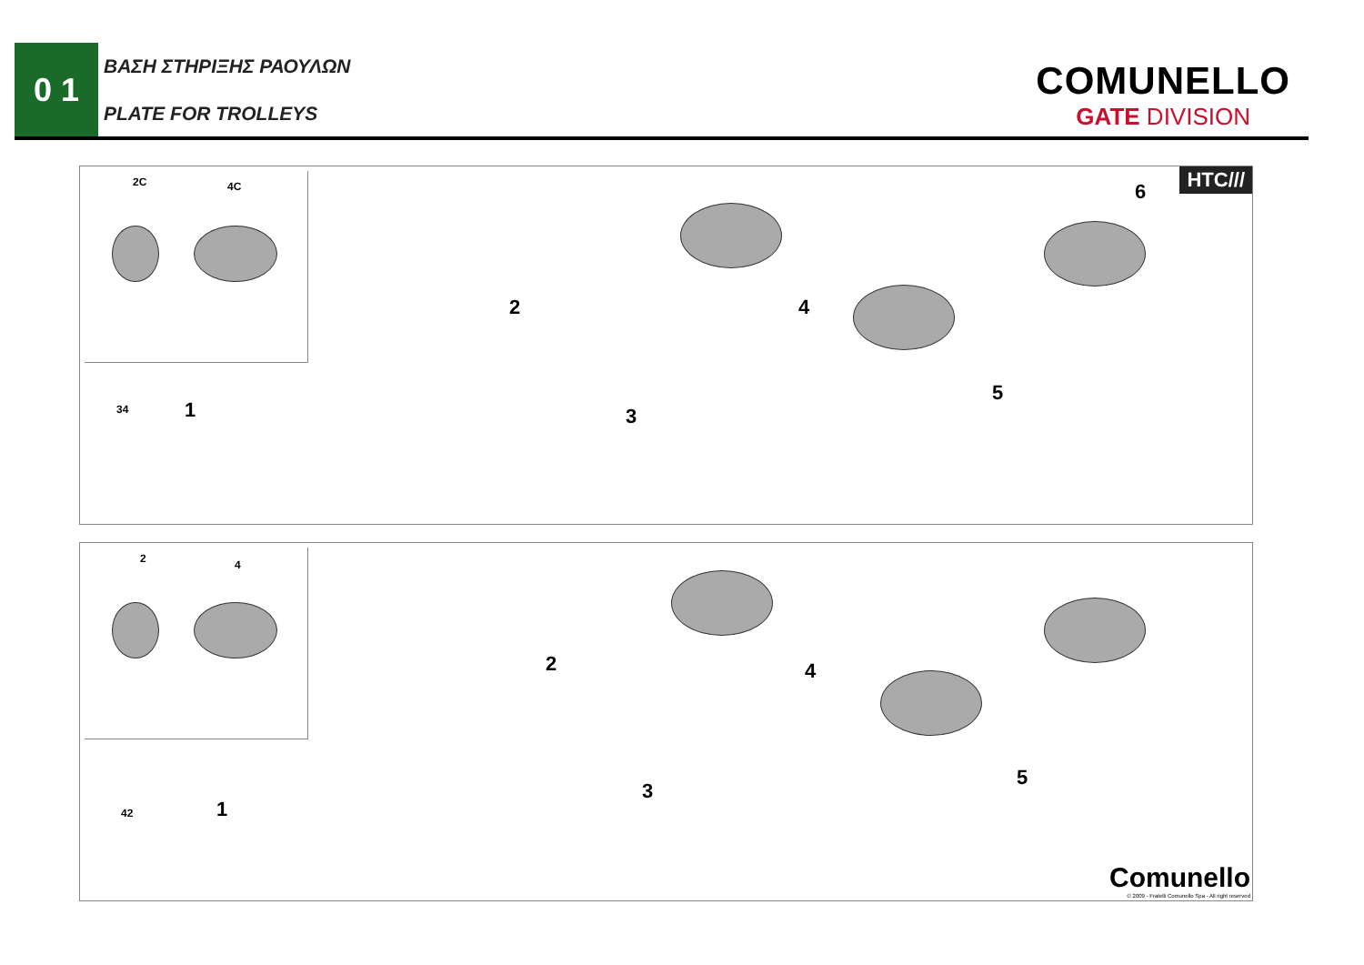0 1
ΒΑΣΗ ΣΤΗΡΙΞΗΣ ΡΑΟΥΛΩΝ
PLATE FOR TROLLEYS
COMUNELLO
GATE DIVISION
2C 4C
34 1
2
3
4
5
6
HTC///
2 4
42 1
2
3
4
5
Comunello
© 2009 - Fratelli Comunello Spa - All right reserved